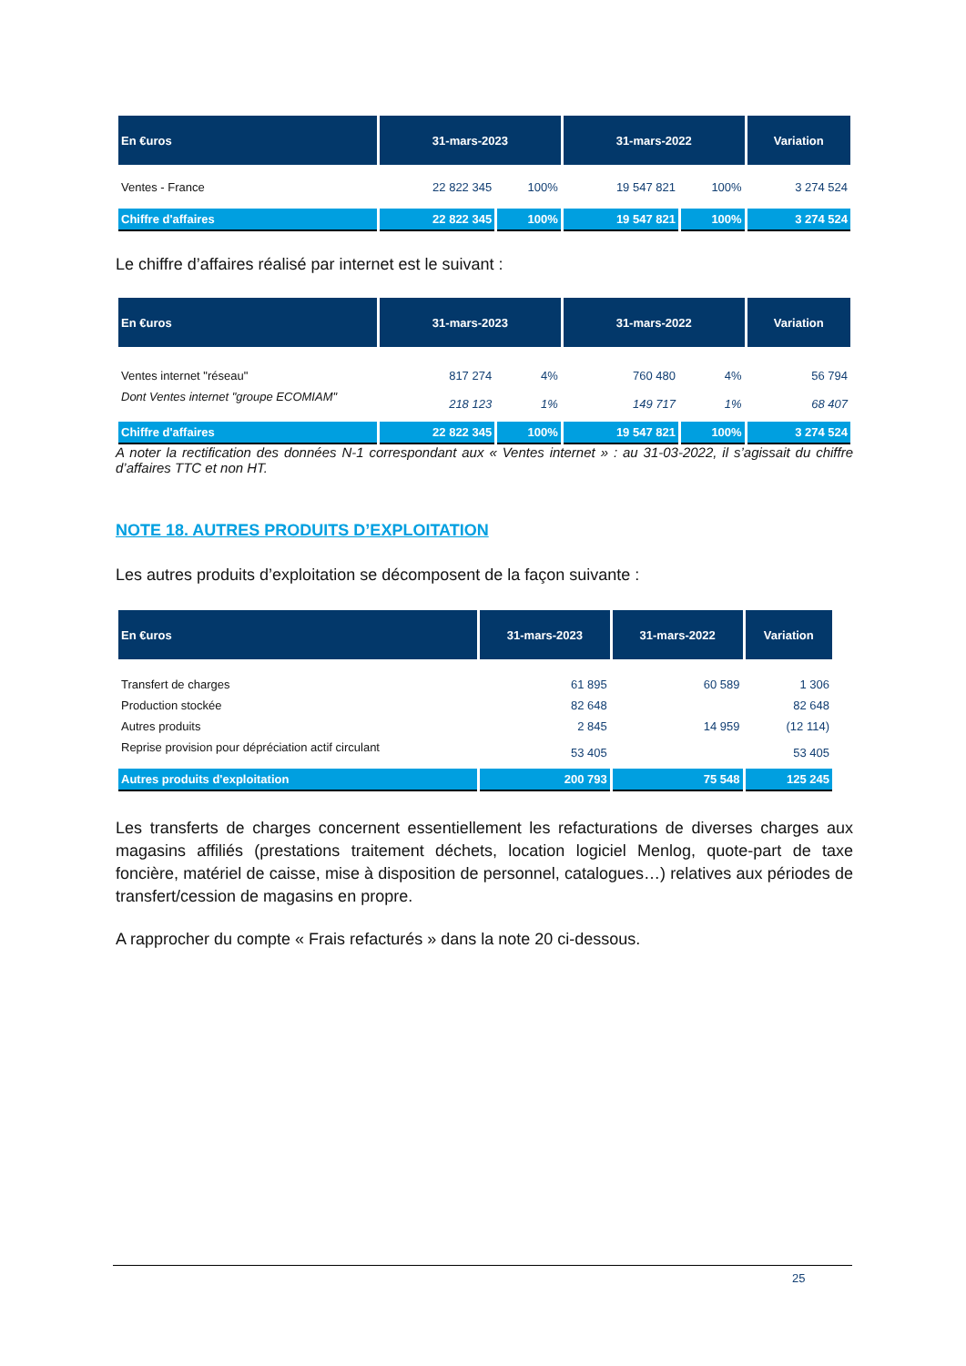| En €uros | 31-mars-2023 | | 31-mars-2022 | | Variation |
| --- | --- | --- | --- | --- | --- |
| Ventes - France | 22 822 345 | 100% | 19 547 821 | 100% | 3 274 524 |
| Chiffre d'affaires | 22 822 345 | 100% | 19 547 821 | 100% | 3 274 524 |
Le chiffre d’affaires réalisé par internet est le suivant :
| En €uros | 31-mars-2023 | | 31-mars-2022 | | Variation |
| --- | --- | --- | --- | --- | --- |
| Ventes internet "réseau" | 817 274 | 4% | 760 480 | 4% | 56 794 |
| Dont Ventes internet "groupe ECOMIAM" | 218 123 | 1% | 149 717 | 1% | 68 407 |
| Chiffre d'affaires | 22 822 345 | 100% | 19 547 821 | 100% | 3 274 524 |
A noter la rectification des données N-1 correspondant aux « Ventes internet » : au 31-03-2022, il s’agissait du chiffre d’affaires TTC et non HT.
NOTE 18. AUTRES PRODUITS D’EXPLOITATION
Les autres produits d’exploitation se décomposent de la façon suivante :
| En €uros | 31-mars-2023 | 31-mars-2022 | Variation |
| --- | --- | --- | --- |
| Transfert de charges | 61 895 | 60 589 | 1 306 |
| Production stockée | 82 648 | | 82 648 |
| Autres produits | 2 845 | 14 959 | (12 114) |
| Reprise provision pour dépréciation actif circulant | 53 405 | | 53 405 |
| Autres produits d'exploitation | 200 793 | 75 548 | 125 245 |
Les transferts de charges concernent essentiellement les refacturations de diverses charges aux magasins affiliés (prestations traitement déchets, location logiciel Menlog, quote-part de taxe foncière, matériel de caisse, mise à disposition de personnel, catalogues…) relatives aux périodes de transfert/cession de magasins en propre.
A rapprocher du compte « Frais refacturés » dans la note 20 ci-dessous.
25